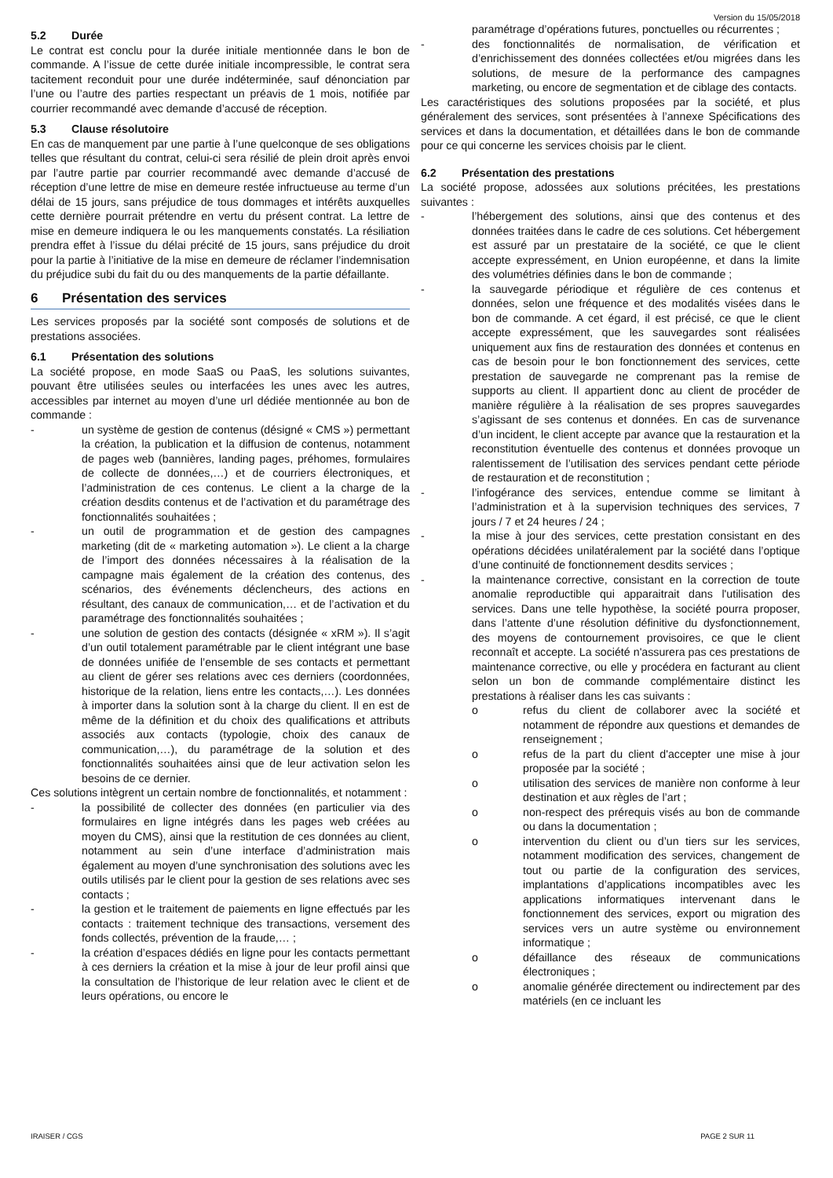Version du 15/05/2018
5.2 Durée
Le contrat est conclu pour la durée initiale mentionnée dans le bon de commande. A l’issue de cette durée initiale incompressible, le contrat sera tacitement reconduit pour une durée indéterminée, sauf dénonciation par l’une ou l’autre des parties respectant un préavis de 1 mois, notifiée par courrier recommandé avec demande d’accusé de réception.
5.3 Clause résolutoire
En cas de manquement par une partie à l’une quelconque de ses obligations telles que résultant du contrat, celui-ci sera résilié de plein droit après envoi par l’autre partie par courrier recommandé avec demande d’accusé de réception d’une lettre de mise en demeure restée infructueuse au terme d’un délai de 15 jours, sans préjudice de tous dommages et intérêts auxquelles cette dernière pourrait prétendre en vertu du présent contrat. La lettre de mise en demeure indiquera le ou les manquements constatés. La résiliation prendra effet à l’issue du délai précité de 15 jours, sans préjudice du droit pour la partie à l’initiative de la mise en demeure de réclamer l’indemnisation du préjudice subi du fait du ou des manquements de la partie défaillante.
6 Présentation des services
Les services proposés par la société sont composés de solutions et de prestations associées.
6.1 Présentation des solutions
La société propose, en mode SaaS ou PaaS, les solutions suivantes, pouvant être utilisées seules ou interfacées les unes avec les autres, accessibles par internet au moyen d’une url dédiée mentionnée au bon de commande :
- un système de gestion de contenus (désigné « CMS ») permettant la création, la publication et la diffusion de contenus, notamment de pages web (bannières, landing pages, préhomes, formulaires de collecte de données,…) et de courriers électroniques, et l’administration de ces contenus. Le client a la charge de la création desdits contenus et de l’activation et du paramétrage des fonctionnalités souhaitées ;
- un outil de programmation et de gestion des campagnes marketing (dit de « marketing automation »). Le client a la charge de l’import des données nécessaires à la réalisation de la campagne mais également de la création des contenus, des scénarios, des événements déclencheurs, des actions en résultant, des canaux de communication,… et de l’activation et du paramétrage des fonctionnalités souhaitées ;
- une solution de gestion des contacts (désignée « xRM »). Il s’agit d’un outil totalement paramétrable par le client intégrant une base de données unifiée de l’ensemble de ses contacts et permettant au client de gérer ses relations avec ces derniers (coordonnées, historique de la relation, liens entre les contacts,…). Les données à importer dans la solution sont à la charge du client. Il en est de même de la définition et du choix des qualifications et attributs associés aux contacts (typologie, choix des canaux de communication,…), du paramétrage de la solution et des fonctionnalités souhaitées ainsi que de leur activation selon les besoins de ce dernier.
Ces solutions intègrent un certain nombre de fonctionnalités, et notamment :
- la possibilité de collecter des données (en particulier via des formulaires en ligne intégrés dans les pages web créées au moyen du CMS), ainsi que la restitution de ces données au client, notamment au sein d’une interface d’administration mais également au moyen d’une synchronisation des solutions avec les outils utilisés par le client pour la gestion de ses relations avec ses contacts ;
- la gestion et le traitement de paiements en ligne effectués par les contacts : traitement technique des transactions, versement des fonds collectés, prévention de la fraude,… ;
- la création d’espaces dédiés en ligne pour les contacts permettant à ces derniers la création et la mise à jour de leur profil ainsi que la consultation de l’historique de leur relation avec le client et de leurs opérations, ou encore le
paramétrage d’opérations futures, ponctuelles ou récurrentes ;
- des fonctionnalités de normalisation, de vérification et d’enrichissement des données collectées et/ou migrées dans les solutions, de mesure de la performance des campagnes marketing, ou encore de segmentation et de ciblage des contacts.
Les caractéristiques des solutions proposées par la société, et plus généralement des services, sont présentées à l’annexe Spécifications des services et dans la documentation, et détaillées dans le bon de commande pour ce qui concerne les services choisis par le client.
6.2 Présentation des prestations
La société propose, adossées aux solutions précitées, les prestations suivantes :
- l’hébergement des solutions, ainsi que des contenus et des données traitées dans le cadre de ces solutions. Cet hébergement est assuré par un prestataire de la société, ce que le client accepte expressément, en Union européenne, et dans la limite des volumétries définies dans le bon de commande ;
- la sauvegarde périodique et régulière de ces contenus et données, selon une fréquence et des modalités visées dans le bon de commande. A cet égard, il est précisé, ce que le client accepte expressément, que les sauvegardes sont réalisées uniquement aux fins de restauration des données et contenus en cas de besoin pour le bon fonctionnement des services, cette prestation de sauvegarde ne comprenant pas la remise de supports au client. Il appartient donc au client de procéder de manière régulière à la réalisation de ses propres sauvegardes s’agissant de ses contenus et données. En cas de survenance d’un incident, le client accepte par avance que la restauration et la reconstitution éventuelle des contenus et données provoque un ralentissement de l’utilisation des services pendant cette période de restauration et de reconstitution ;
- l’infogérance des services, entendue comme se limitant à l’administration et à la supervision techniques des services, 7 jours / 7 et 24 heures / 24 ;
- la mise à jour des services, cette prestation consistant en des opérations décidées unilatéralement par la société dans l’optique d’une continuité de fonctionnement desdits services ;
- la maintenance corrective, consistant en la correction de toute anomalie reproductible qui apparaitrait dans l'utilisation des services. Dans une telle hypothèse, la société pourra proposer, dans l’attente d’une résolution définitive du dysfonctionnement, des moyens de contournement provisoires, ce que le client reconnaît et accepte. La société n'assurera pas ces prestations de maintenance corrective, ou elle y procédera en facturant au client selon un bon de commande complémentaire distinct les prestations à réaliser dans les cas suivants :
o refus du client de collaborer avec la société et notamment de répondre aux questions et demandes de renseignement ;
o refus de la part du client d'accepter une mise à jour proposée par la société ;
o utilisation des services de manière non conforme à leur destination et aux règles de l’art ;
o non-respect des prérequis visés au bon de commande ou dans la documentation ;
o intervention du client ou d’un tiers sur les services, notamment modification des services, changement de tout ou partie de la configuration des services, implantations d’applications incompatibles avec les applications informatiques intervenant dans le fonctionnement des services, export ou migration des services vers un autre système ou environnement informatique ;
o défaillance des réseaux de communications électroniques ;
o anomalie générée directement ou indirectement par des matériels (en ce incluant les
IRAISER / CGS PAGE 2 SUR 11